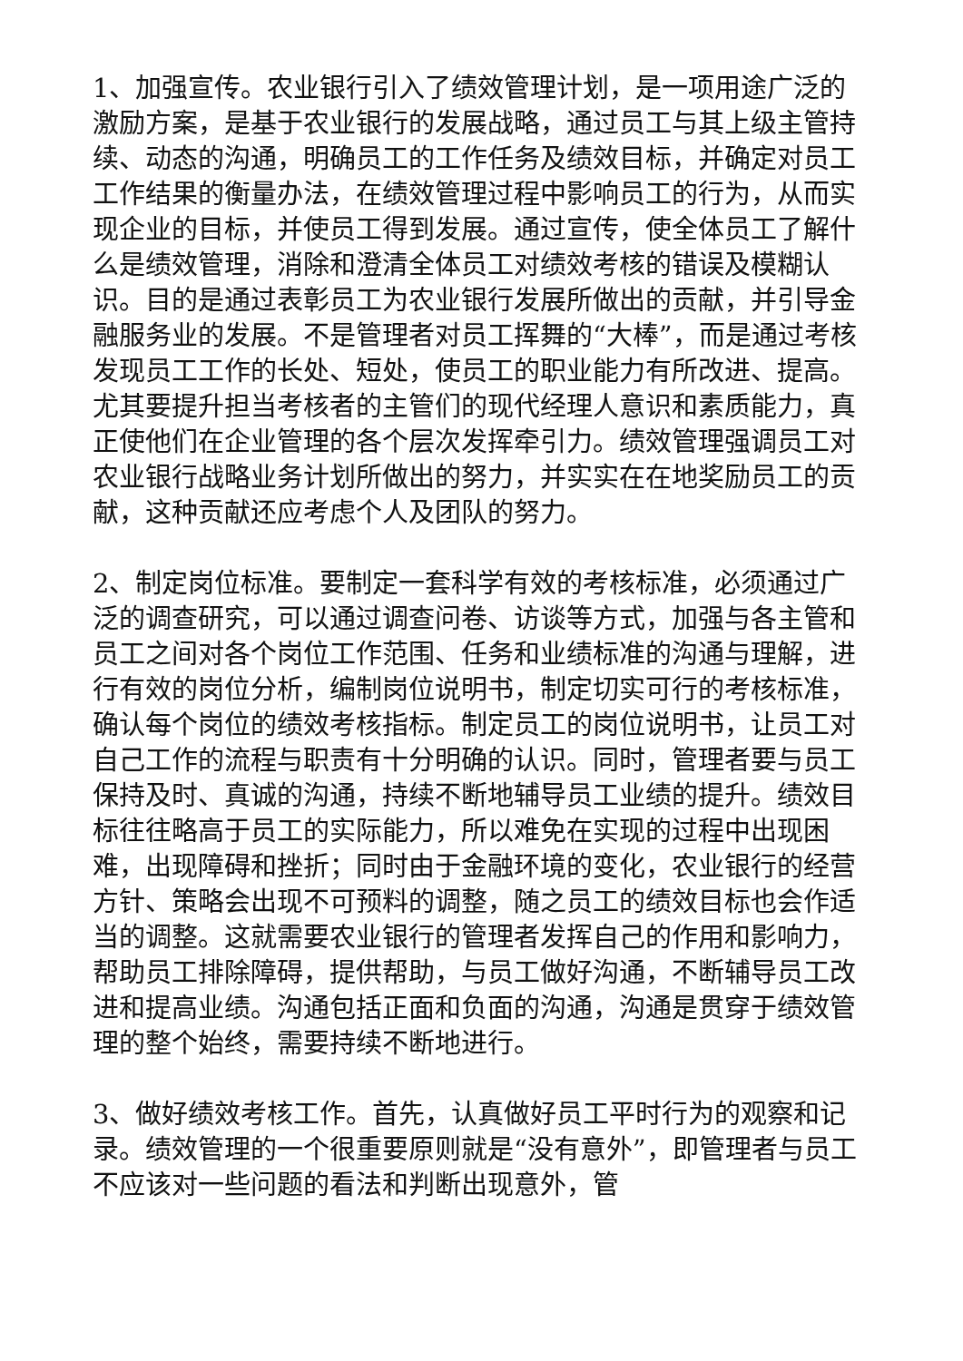1、加强宣传。农业银行引入了绩效管理计划，是一项用途广泛的激励方案，是基于农业银行的发展战略，通过员工与其上级主管持续、动态的沟通，明确员工的工作任务及绩效目标，并确定对员工工作结果的衡量办法，在绩效管理过程中影响员工的行为，从而实现企业的目标，并使员工得到发展。通过宣传，使全体员工了解什么是绩效管理，消除和澄清全体员工对绩效考核的错误及模糊认识。目的是通过表彰员工为农业银行发展所做出的贡献，并引导金融服务业的发展。不是管理者对员工挥舞的“大棒”，而是通过考核发现员工工作的长处、短处，使员工的职业能力有所改进、提高。尤其要提升担当考核者的主管们的现代经理人意识和素质能力，真正使他们在企业管理的各个层次发挥牵引力。绩效管理强调员工对农业银行战略业务计划所做出的努力，并实实在在地奖励员工的贡献，这种贡献还应考虑个人及团队的努力。
2、制定岗位标准。要制定一套科学有效的考核标准，必须通过广泛的调查研究，可以通过调查问卷、访谈等方式，加强与各主管和员工之间对各个岗位工作范围、任务和业绩标准的沟通与理解，进行有效的岗位分析，编制岗位说明书，制定切实可行的考核标准，确认每个岗位的绩效考核指标。制定员工的岗位说明书，让员工对自己工作的流程与职责有十分明确的认识。同时，管理者要与员工保持及时、真诚的沟通，持续不断地辅导员工业绩的提升。绩效目标往往略高于员工的实际能力，所以难免在实现的过程中出现困难，出现障碍和挫折；同时由于金融环境的变化，农业银行的经营方针、策略会出现不可预料的调整，随之员工的绩效目标也会作适当的调整。这就需要农业银行的管理者发挥自己的作用和影响力，帮助员工排除障碍，提供帮助，与员工做好沟通，不断辅导员工改进和提高业绩。沟通包括正面和负面的沟通，沟通是贯穿于绩效管理的整个始终，需要持续不断地进行。
3、做好绩效考核工作。首先，认真做好员工平时行为的观察和记录。绩效管理的一个很重要原则就是“没有意外”，即管理者与员工不应该对一些问题的看法和判断出现意外，管